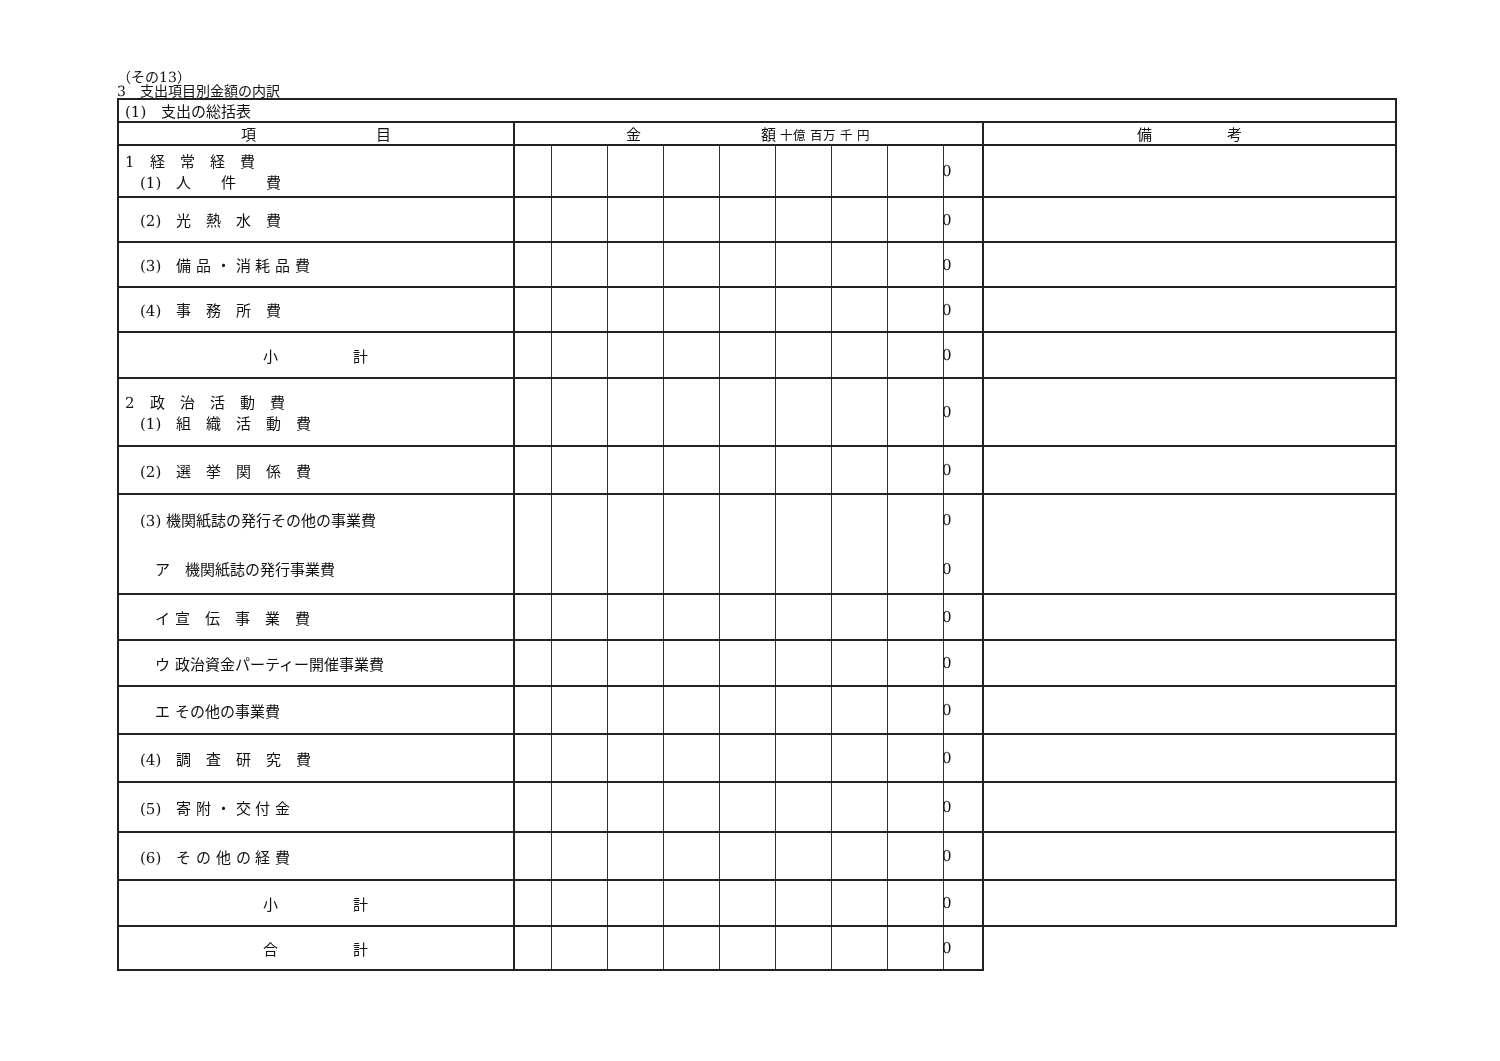（その13）
3　支出項目別金額の内訳
| (1) 支出の総括表 | | |
| 項 目 | 金 額 十億 百万 千 円 | 備 考 |
| 1 経 常 経 費 (1) 人 件 費 | 0 | |
| (2) 光 熱 水 費 | 0 | |
| (3) 備 品 ・ 消 耗 品 費 | 0 | |
| (4) 事 務 所 費 | 0 | |
| 小 計 | 0 | |
| 2 政 治 活 動 費 (1) 組 織 活 動 費 | 0 | |
| (2) 選 挙 関 係 費 | 0 | |
| (3) 機関紙誌の発行その他の事業費 | 0 | |
| ア 機関紙誌の発行事業費 | 0 | |
| イ 宣 伝 事 業 費 | 0 | |
| ウ 政治資金パーティー開催事業費 | 0 | |
| エ その他の事業費 | 0 | |
| (4) 調 査 研 究 費 | 0 | |
| (5) 寄 附 ・ 交 付 金 | 0 | |
| (6) そ の 他 の 経 費 | 0 | |
| 小 計 | 0 | |
| 合 計 | 0 | |